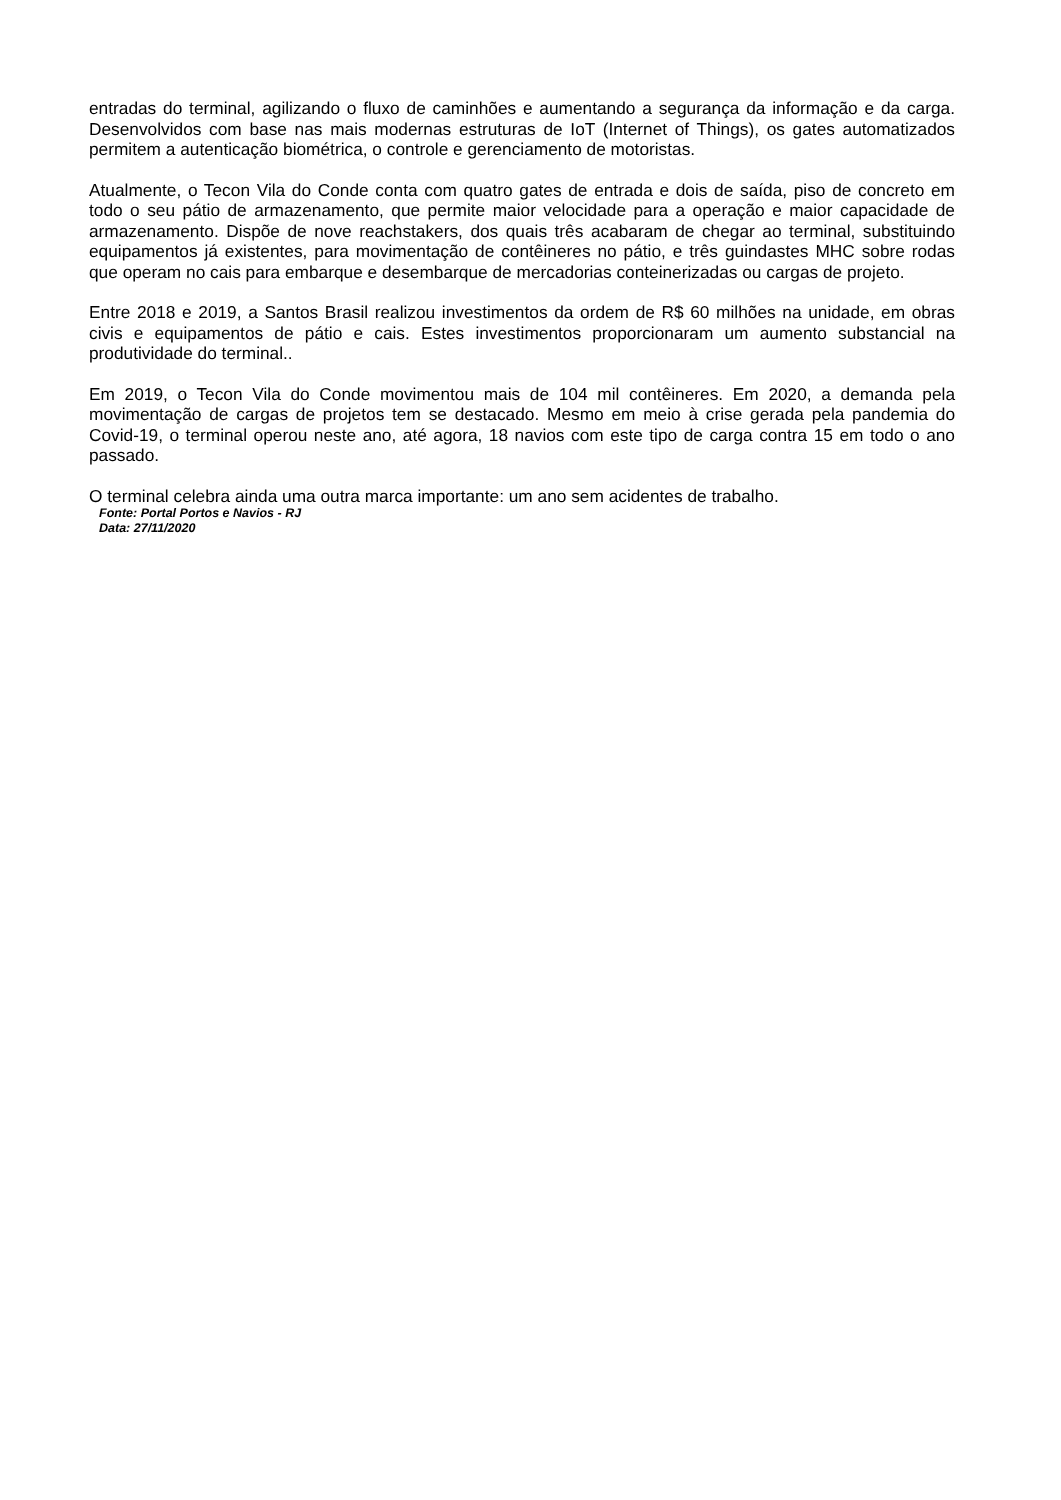entradas do terminal, agilizando o fluxo de caminhões e aumentando a segurança da informação e da carga. Desenvolvidos com base nas mais modernas estruturas de IoT (Internet of Things), os gates automatizados permitem a autenticação biométrica, o controle e gerenciamento de motoristas.
Atualmente, o Tecon Vila do Conde conta com quatro gates de entrada e dois de saída, piso de concreto em todo o seu pátio de armazenamento, que permite maior velocidade para a operação e maior capacidade de armazenamento. Dispõe de nove reachstakers, dos quais três acabaram de chegar ao terminal, substituindo equipamentos já existentes, para movimentação de contêineres no pátio, e três guindastes MHC sobre rodas que operam no cais para embarque e desembarque de mercadorias conteinerizadas ou cargas de projeto.
Entre 2018 e 2019, a Santos Brasil realizou investimentos da ordem de R$ 60 milhões na unidade, em obras civis e equipamentos de pátio e cais. Estes investimentos proporcionaram um aumento substancial na produtividade do terminal..
Em 2019, o Tecon Vila do Conde movimentou mais de 104 mil contêineres. Em 2020, a demanda pela movimentação de cargas de projetos tem se destacado. Mesmo em meio à crise gerada pela pandemia do Covid-19, o terminal operou neste ano, até agora, 18 navios com este tipo de carga contra 15 em todo o ano passado.
O terminal celebra ainda uma outra marca importante: um ano sem acidentes de trabalho.
Fonte: Portal Portos e Navios - RJ
Data: 27/11/2020